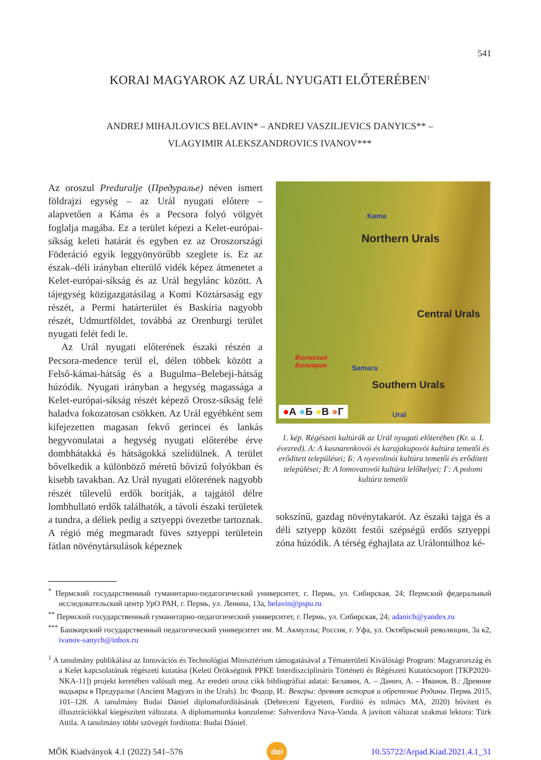541
KORAI MAGYAROK AZ URÁL NYUGATI ELŐTERÉBEN<sup>1</sup>
ANDREJ MIHAJLOVICS BELAVIN* – ANDREJ VASZILJEVICS DANYICS** –
VLAGYIMIR ALEKSZANDROVICS IVANOV***
Az oroszul Preduralje (Предуралье) néven ismert földrajzi egység – az Urál nyugati előtere – alapvetően a Káma és a Pecsora folyó völgyét foglalja magába. Ez a terület képezi a Kelet-európai-síkság keleti határát és egyben ez az Oroszországi Föderáció egyik leggyönyörűbb szeglete is. Ez az észak–déli irányban elterülő vidék képez átmenetet a Kelet-európai-síkság és az Urál hegylánc között. A tájegység közigazgatásilag a Komi Köztársaság egy részét, a Permi határterület és Baskíria nagyobb részét, Udmurtföldet, továbbá az Orenburgi terület nyugati felét fedi le.
Az Urál nyugati előterének északi részén a Pecsora-medence terül el, délen többek között a Felső-kámai-hátság és a Bugulma–Belebeji-hátság húzódik. Nyugati irányban a hegység magassága a Kelet-európai-síkság részét képező Orosz-síkság felé haladva fokozatosan csökken. Az Urál egyébként sem kifejezetten magasan fekvő gerincei és lankás hegyvonulatai a hegység nyugati előterébe érve dombhátakká és hátságokká szelídülnek. A terület bővelkedik a különböző méretű bővizű folyókban és kisebb tavakban. Az Urál nyugati előterének nagyobb részét tűlevelű erdők borítják, a tajgától délre lombhullató erdők találhatók, a távoli északi területek a tundra, a déliek pedig a sztyeppi övezetbe tartoznak. A régió még megmaradt füves sztyeppi területein fátlan növénytársulások képeznek
Kama
Northern Urals
Central Urals
Southern Urals
Волжская
Болгария Samara
Ural
●А ●Б ●В ●Г
1. kép. Régészeti kultúrák az Urál nyugati előterében (Kr. u. I. évezred). A: A kusnarenkovói és karajakupovói kultúra temetői és erődített települései; Б: A nyevolinói kultúra temetői és erődített települései; В: A lomovatovói kultúra lelőhelyei; Г: A polomi kultúra temetői
sokszínű, gazdag növénytakarót. Az északi tajga és a déli sztyepp között festői szépségű erdős sztyeppi zóna húzódik. A térség éghajlata az Urálontúlhoz ké-
<sup>*</sup> Пермский государственный гуманитарно-педагогический университет, г. Пермь, ул. Сибирская, 24; Пермский федеральный исследовательский центр УрО РАН, г. Пермь, ул. Ленина, 13а, belavin@pspu.ru
<sup>**</sup> Пермский государственный гуманитарно-педагогический университет, г. Пермь, ул. Сибирская, 24; adanich@yandex.ru
<sup>***</sup> Башкирский государственный педагогический университет им. М. Акмуллы; Россия, г. Уфа, ул. Октябрьской революции, 3а к2, ivanov-sanych@inbox.ru
<sup>1</sup> A tanulmány publikálása az Innovációs és Technológiai Minisztérium támogatásával a Tématerületi Kiválósági Program: Magyarország és a Kelet kapcsolatának régészeti kutatása (Keleti Örökségünk PPKE Interdiszciplináris Történeti és Régészeti Kutatócsoport [TKP2020-NKA-11]) projekt keretében valósult meg. Az eredeti orosz cikk bibliográfiai adatai: Белавин, А. – Данич, А. – Иванов, В.: Древние мадьяры в Предуралье (Ancient Magyars in the Urals). In: Фодор, И.: Венгры: древняя история и обретение Родины. Пермь 2015, 101–128. A tanulmány Budai Dániel diplomafordításának (Debreceni Egyetem, Fordító és tolmács MA, 2020) bővített és illusztrációkkal kiegészített változata. A diplomamunka konzulense: Sahverdova Nava-Vanda. A javított változat szakmai lektora: Türk Attila. A tanulmány többi szövegét fordította: Budai Dániel.
MŐK Kiadványok 4.1 (2022) 541–576 doi 10.55722/Arpad.Kiad.2021.4.1_31